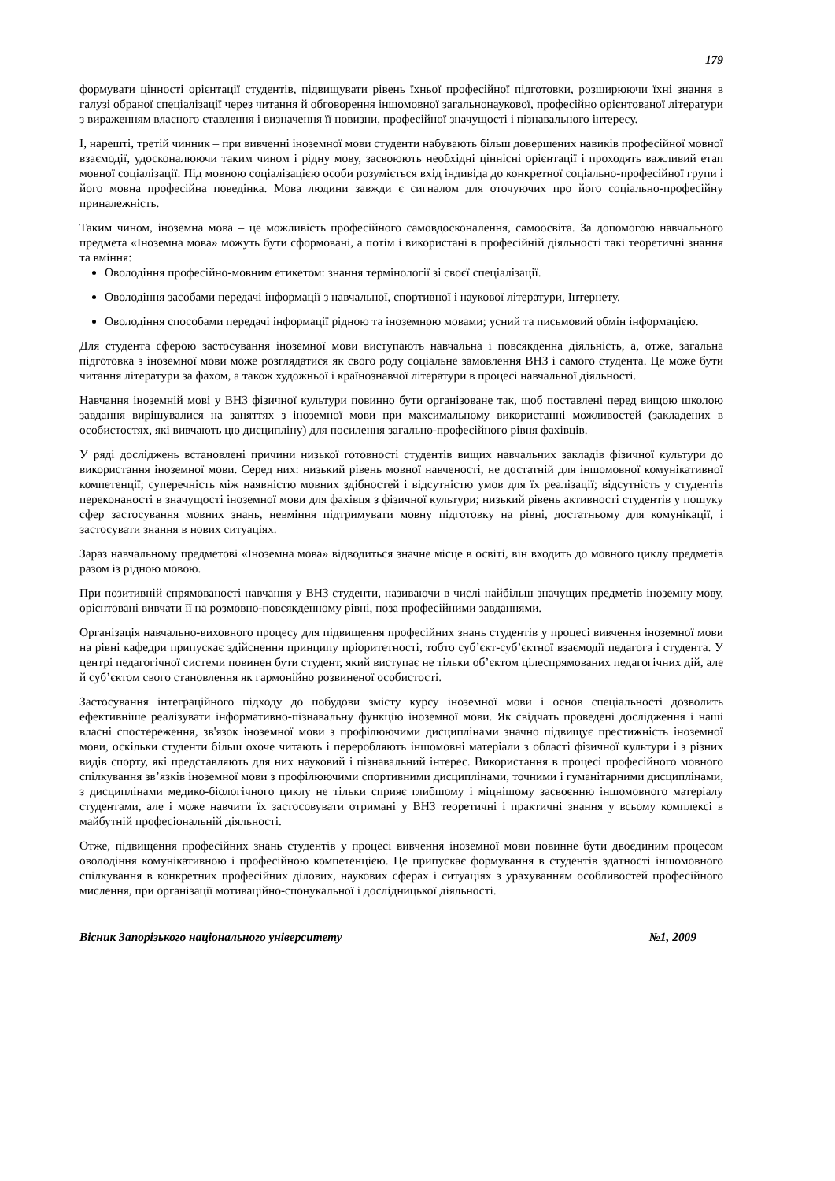179
формувати цінності орієнтації студентів, підвищувати рівень їхньої професійної підготовки, розширюючи їхні знання в галузі обраної спеціалізації через читання й обговорення іншомовної загальнонаукової, професійно орієнтованої літератури з вираженням власного ставлення і визначення її новизни, професійної значущості і пізнавального інтересу.
І, нарешті, третій чинник – при вивченні іноземної мови студенти набувають більш довершених навиків професійної мовної взаємодії, удосконалюючи таким чином і рідну мову, засвоюють необхідні ціннісні орієнтації і проходять важливий етап мовної соціалізації. Під мовною соціалізацією особи розуміється вхід індивіда до конкретної соціально-професійної групи і його мовна професійна поведінка. Мова людини завжди є сигналом для оточуючих про його соціально-професійну приналежність.
Таким чином, іноземна мова – це можливість професійного самовдосконалення, самоосвіта. За допомогою навчального предмета «Іноземна мова» можуть бути сформовані, а потім і використані в професійній діяльності такі теоретичні знання та вміння:
Оволодіння професійно-мовним етикетом: знання термінології зі своєї спеціалізації.
Оволодіння засобами передачі інформації з навчальної, спортивної і наукової літератури, Інтернету.
Оволодіння способами передачі інформації рідною та іноземною мовами; усний та письмовий обмін інформацією.
Для студента сферою застосування іноземної мови виступають навчальна і повсякденна діяльність, а, отже, загальна підготовка з іноземної мови може розглядатися як свого роду соціальне замовлення ВНЗ і самого студента. Це може бути читання літератури за фахом, а також художньої і країнознавчої літератури в процесі навчальної діяльності.
Навчання іноземній мові у ВНЗ фізичної культури повинно бути організоване так, щоб поставлені перед вищою школою завдання вирішувалися на заняттях з іноземної мови при максимальному використанні можливостей (закладених в особистостях, які вивчають цю дисципліну) для посилення загально-професійного рівня фахівців.
У ряді досліджень встановлені причини низької готовності студентів вищих навчальних закладів фізичної культури до використання іноземної мови. Серед них: низький рівень мовної навченості, не достатній для іншомовної комунікативної компетенції; суперечність між наявністю мовних здібностей і відсутністю умов для їх реалізації; відсутність у студентів переконаності в значущості іноземної мови для фахівця з фізичної культури; низький рівень активності студентів у пошуку сфер застосування мовних знань, невміння підтримувати мовну підготовку на рівні, достатньому для комунікації, і застосувати знання в нових ситуаціях.
Зараз навчальному предметові «Іноземна мова» відводиться значне місце в освіті, він входить до мовного циклу предметів разом із рідною мовою.
При позитивній спрямованості навчання у ВНЗ студенти, називаючи в числі найбільш значущих предметів іноземну мову, орієнтовані вивчати її на розмовно-повсякденному рівні, поза професійними завданнями.
Організація навчально-виховного процесу для підвищення професійних знань студентів у процесі вивчення іноземної мови на рівні кафедри припускає здійснення принципу пріоритетності, тобто суб’єкт-суб’єктної взаємодії педагога і студента. У центрі педагогічної системи повинен бути студент, який виступає не тільки об’єктом цілеспрямованих педагогічних дій, але й суб’єктом свого становлення як гармонійно розвиненої особистості.
Застосування інтеграційного підходу до побудови змісту курсу іноземної мови і основ спеціальності дозволить ефективніше реалізувати інформативно-пізнавальну функцію іноземної мови. Як свідчать проведені дослідження і наші власні спостереження, зв'язок іноземної мови з профілюючими дисциплінами значно підвищує престижність іноземної мови, оскільки студенти більш охоче читають і переробляють іншомовні матеріали з області фізичної культури і з різних видів спорту, які представляють для них науковий і пізнавальний інтерес. Використання в процесі професійного мовного спілкування зв’язків іноземної мови з профілюючими спортивними дисциплінами, точними і гуманітарними дисциплінами, з дисциплінами медико-біологічного циклу не тільки сприяє глибшому і міцнішому засвоєнню іншомовного матеріалу студентами, але і може навчити їх застосовувати отримані у ВНЗ теоретичні і практичні знання у всьому комплексі в майбутній професіональній діяльності.
Отже, підвищення професійних знань студентів у процесі вивчення іноземної мови повинне бути двоєдиним процесом оволодіння комунікативною і професійною компетенцією. Це припускає формування в студентів здатності іншомовного спілкування в конкретних професійних ділових, наукових сферах і ситуаціях з урахуванням особливостей професійного мислення, при організації мотиваційно-спонукальної і дослідницької діяльності.
Вісник Запорізького національного університету №1, 2009